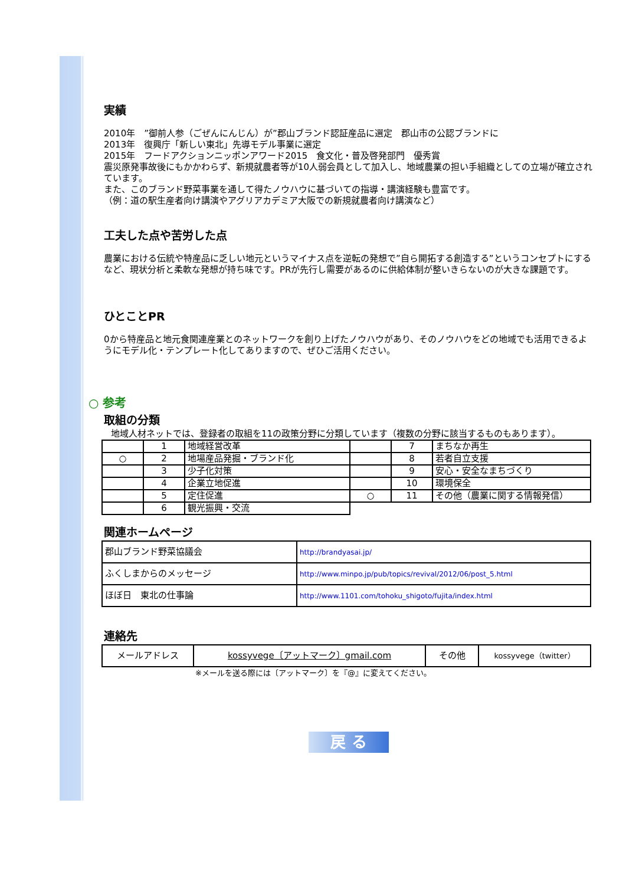実績
2010年　”御前人参（ごぜんにんじん）が”郡山ブランド認証産品に選定　郡山市の公認ブランドに
2013年　復興庁「新しい東北」先導モデル事業に選定
2015年　フードアクションニッポンアワード2015　食文化・普及啓発部門　優秀賞
震災原発事故後にもかかわらず、新規就農者等が10人弱会員として加入し、地域農業の担い手組織としての立場が確立されています。
また、このブランド野菜事業を通して得たノウハウに基づいての指導・講演経験も豊富です。
（例：道の駅生産者向け講演やアグリアカデミア大阪での新規就農者向け講演など）
工夫した点や苦労した点
農業における伝統や特産品に乏しい地元というマイナス点を逆転の発想で”自ら開拓する創造する”というコンセプトにするなど、現状分析と柔軟な発想が持ち味です。PRが先行し需要があるのに供給体制が整いきらないのが大きな課題です。
ひとことPR
0から特産品と地元食関連産業とのネットワークを創り上げたノウハウがあり、そのノウハウをどの地域でも活用できるようにモデル化・テンプレート化してありますので、ぜひご活用ください。
○ 参考
取組の分類
地域人材ネットでは、登録者の取組を11の政策分野に分類しています（複数の分野に該当するものもあります）。
| | 1 | 地域経営改革 | | 7 | まちなか再生 |
| ○ | 2 | 地場産品発掘・ブランド化 | | 8 | 若者自立支援 |
| | 3 | 少子化対策 | | 9 | 安心・安全なまちづくり |
| | 4 | 企業立地促進 | | 10 | 環境保全 |
| | 5 | 定住促進 | ○ | 11 | その他（農業に関する情報発信） |
| | 6 | 観光振興・交流 | | | |
関連ホームページ
| 郡山ブランド野菜協議会 | http://brandyasai.jp/ |
| ふくしまからのメッセージ | http://www.minpo.jp/pub/topics/revival/2012/06/post_5.html |
| ほぼ日 東北の仕事論 | http://www.1101.com/tohoku_shigoto/fujita/index.html |
連絡先
| メールアドレス | kossyvege〔アットマーク〕gmail.com | その他 | kossyvege（twitter） |
※メールを送る際には〔アットマーク〕を『@』に変えてください。
戻 る